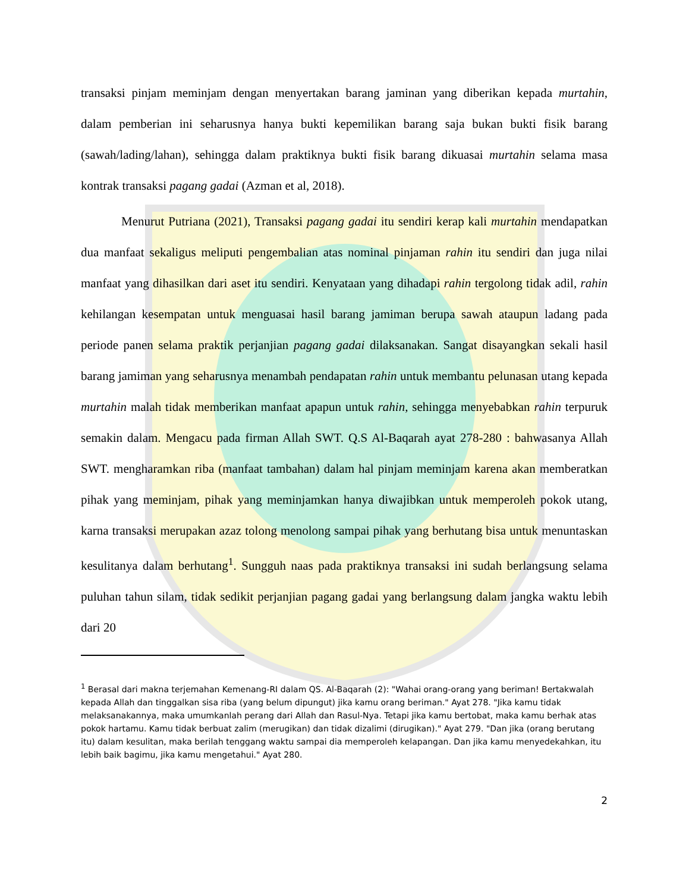transaksi pinjam meminjam dengan menyertakan barang jaminan yang diberikan kepada murtahin, dalam pemberian ini seharusnya hanya bukti kepemilikan barang saja bukan bukti fisik barang (sawah/lading/lahan), sehingga dalam praktiknya bukti fisik barang dikuasai murtahin selama masa kontrak transaksi pagang gadai (Azman et al, 2018).
Menurut Putriana (2021), Transaksi pagang gadai itu sendiri kerap kali murtahin mendapatkan dua manfaat sekaligus meliputi pengembalian atas nominal pinjaman rahin itu sendiri dan juga nilai manfaat yang dihasilkan dari aset itu sendiri. Kenyataan yang dihadapi rahin tergolong tidak adil, rahin kehilangan kesempatan untuk menguasai hasil barang jamiman berupa sawah ataupun ladang pada periode panen selama praktik perjanjian pagang gadai dilaksanakan. Sangat disayangkan sekali hasil barang jamiman yang seharusnya menambah pendapatan rahin untuk membantu pelunasan utang kepada murtahin malah tidak memberikan manfaat apapun untuk rahin, sehingga menyebabkan rahin terpuruk semakin dalam. Mengacu pada firman Allah SWT. Q.S Al-Baqarah ayat 278-280 : bahwasanya Allah SWT. mengharamkan riba (manfaat tambahan) dalam hal pinjam meminjam karena akan memberatkan pihak yang meminjam, pihak yang meminjamkan hanya diwajibkan untuk memperoleh pokok utang, karna transaksi merupakan azaz tolong menolong sampai pihak yang berhutang bisa untuk menuntaskan kesulitanya dalam berhutang<sup>1</sup>. Sungguh naas pada praktiknya transaksi ini sudah berlangsung selama puluhan tahun silam, tidak sedikit perjanjian pagang gadai yang berlangsung dalam jangka waktu lebih dari 20
<sup>1</sup> Berasal dari makna terjemahan Kemenang-RI dalam QS. Al-Baqarah (2): "Wahai orang-orang yang beriman! Bertakwalah kepada Allah dan tinggalkan sisa riba (yang belum dipungut) jika kamu orang beriman." Ayat 278. "Jika kamu tidak melaksanakannya, maka umumkanlah perang dari Allah dan Rasul-Nya. Tetapi jika kamu bertobat, maka kamu berhak atas pokok hartamu. Kamu tidak berbuat zalim (merugikan) dan tidak dizalimi (dirugikan)." Ayat 279. "Dan jika (orang berutang itu) dalam kesulitan, maka berilah tenggang waktu sampai dia memperoleh kelapangan. Dan jika kamu menyedekahkan, itu lebih baik bagimu, jika kamu mengetahui." Ayat 280.
2